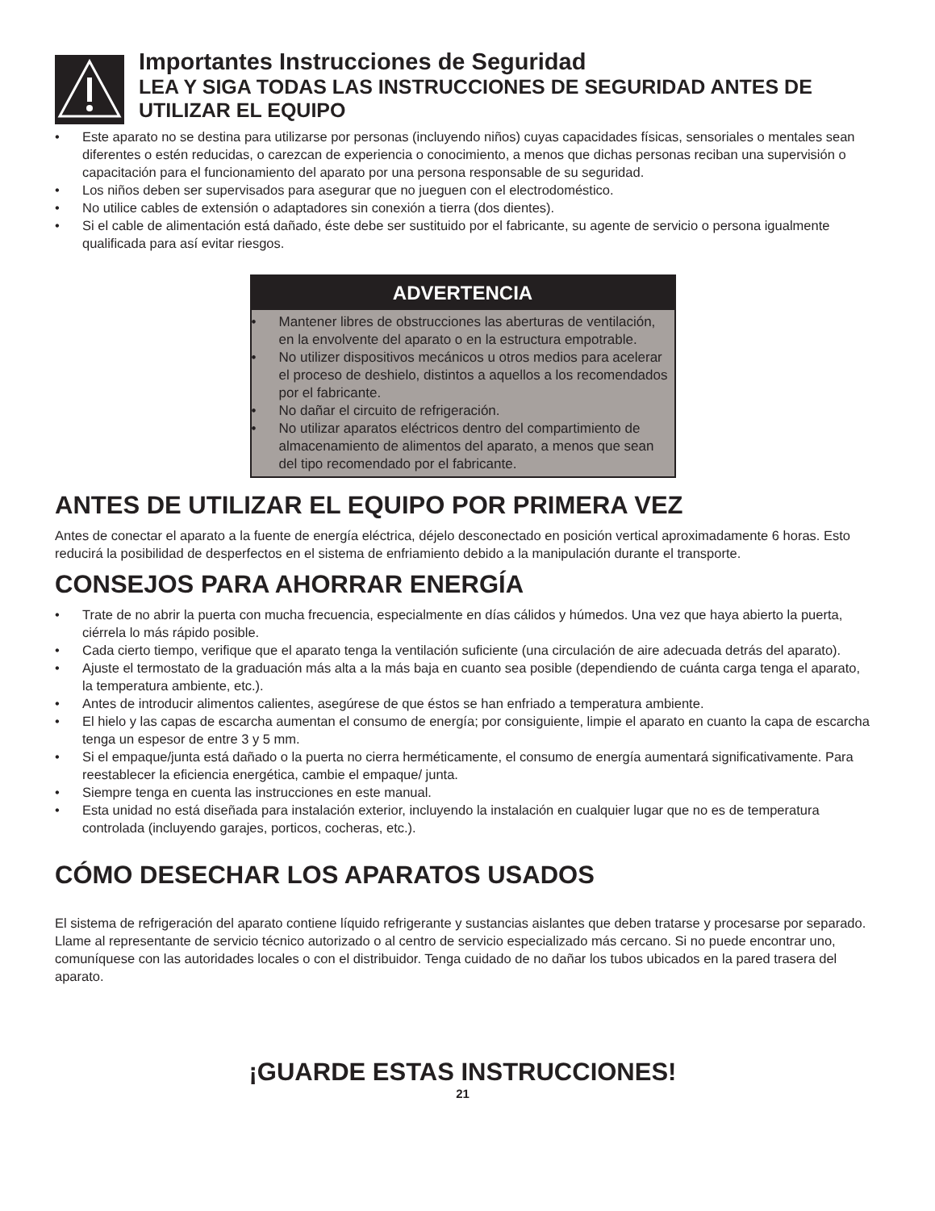Importantes Instrucciones de Seguridad
LEA Y SIGA TODAS LAS INSTRUCCIONES DE SEGURIDAD ANTES DE UTILIZAR EL EQUIPO
• Este aparato no se destina para utilizarse por personas (incluyendo niños) cuyas capacidades físicas, sensoriales o mentales sean diferentes o estén reducidas, o carezcan de experiencia o conocimiento, a menos que dichas personas reciban una supervisión o capacitación para el funcionamiento del aparato por una persona responsable de su seguridad.
• Los niños deben ser supervisados para asegurar que no jueguen con el electrodoméstico.
• No utilice cables de extensión o adaptadores sin conexión a tierra (dos dientes).
• Si el cable de alimentación está dañado, éste debe ser sustituido por el fabricante, su agente de servicio o persona igualmente qualificada para así evitar riesgos.
ADVERTENCIA
• Mantener libres de obstrucciones las aberturas de ventilación, en la envolvente del aparato o en la estructura empotrable.
• No utilizer dispositivos mecánicos u otros medios para acelerar el proceso de deshielo, distintos a aquellos a los recomendados por el fabricante.
• No dañar el circuito de refrigeración.
• No utilizar aparatos eléctricos dentro del compartimiento de almacenamiento de alimentos del aparato, a menos que sean del tipo recomendado por el fabricante.
ANTES DE UTILIZAR EL EQUIPO POR PRIMERA VEZ
Antes de conectar el aparato a la fuente de energía eléctrica, déjelo desconectado en posición vertical aproximadamente 6 horas. Esto reducirá la posibilidad de desperfectos en el sistema de enfriamiento debido a la manipulación durante el transporte.
CONSEJOS PARA AHORRAR ENERGÍA
• Trate de no abrir la puerta con mucha frecuencia, especialmente en días cálidos y húmedos. Una vez que haya abierto la puerta, ciérrela lo más rápido posible.
• Cada cierto tiempo, verifique que el aparato tenga la ventilación suficiente (una circulación de aire adecuada detrás del aparato).
• Ajuste el termostato de la graduación más alta a la más baja en cuanto sea posible (dependiendo de cuánta carga tenga el aparato, la temperatura ambiente, etc.).
• Antes de introducir alimentos calientes, asegúrese de que éstos se han enfriado a temperatura ambiente.
• El hielo y las capas de escarcha aumentan el consumo de energía; por consiguiente, limpie el aparato en cuanto la capa de escarcha tenga un espesor de entre 3 y 5 mm.
• Si el empaque/junta está dañado o la puerta no cierra herméticamente, el consumo de energía aumentará significativamente. Para reestablecer la eficiencia energética, cambie el empaque/ junta.
• Siempre tenga en cuenta las instrucciones en este manual.
• Esta unidad no está diseñada para instalación exterior, incluyendo la instalación en cualquier lugar que no es de temperatura controlada (incluyendo garajes, porticos, cocheras, etc.).
CÓMO DESECHAR LOS APARATOS USADOS
El sistema de refrigeración del aparato contiene líquido refrigerante y sustancias aislantes que deben tratarse y procesarse por separado. Llame al representante de servicio técnico autorizado o al centro de servicio especializado más cercano. Si no puede encontrar uno, comuníquese con las autoridades locales o con el distribuidor. Tenga cuidado de no dañar los tubos ubicados en la pared trasera del aparato.
¡GUARDE ESTAS INSTRUCCIONES!
21